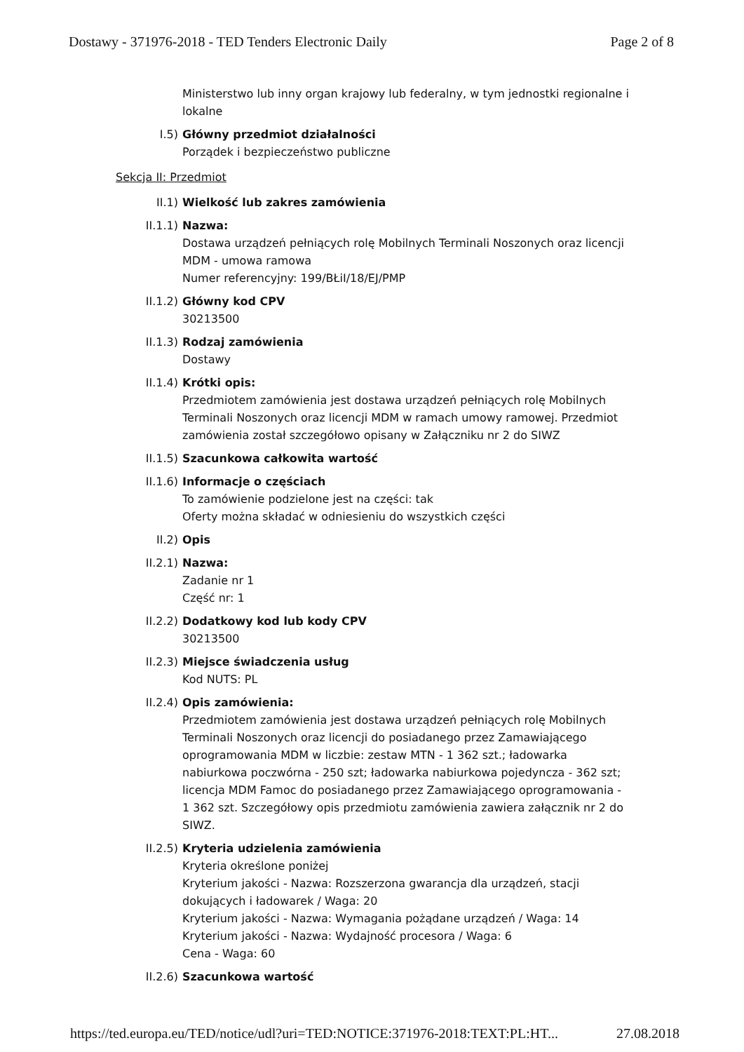Dostawy - 371976-2018 - TED Tenders Electronic Daily Page 2 of 8
Ministerstwo lub inny organ krajowy lub federalny, w tym jednostki regionalne i lokalne
I.5) Główny przedmiot działalności
Porządek i bezpieczeństwo publiczne
Sekcja II: Przedmiot
II.1) Wielkość lub zakres zamówienia
II.1.1) Nazwa:
Dostawa urządzeń pełniących rolę Mobilnych Terminali Noszonych oraz licencji MDM - umowa ramowa
Numer referencyjny: 199/BŁiI/18/EJ/PMP
II.1.2) Główny kod CPV
30213500
II.1.3) Rodzaj zamówienia
Dostawy
II.1.4) Krótki opis:
Przedmiotem zamówienia jest dostawa urządzeń pełniących rolę Mobilnych Terminali Noszonych oraz licencji MDM w ramach umowy ramowej. Przedmiot zamówienia został szczegółowo opisany w Załączniku nr 2 do SIWZ
II.1.5) Szacunkowa całkowita wartość
II.1.6) Informacje o częściach
To zamówienie podzielone jest na części: tak
Oferty można składać w odniesieniu do wszystkich części
II.2) Opis
II.2.1) Nazwa:
Zadanie nr 1
Część nr: 1
II.2.2) Dodatkowy kod lub kody CPV
30213500
II.2.3) Miejsce świadczenia usług
Kod NUTS: PL
II.2.4) Opis zamówienia:
Przedmiotem zamówienia jest dostawa urządzeń pełniących rolę Mobilnych Terminali Noszonych oraz licencji do posiadanego przez Zamawiającego oprogramowania MDM w liczbie: zestaw MTN - 1 362 szt.; ładowarka nabiurkowa poczwórna - 250 szt; ładowarka nabiurkowa pojedyncza - 362 szt; licencja MDM Famoc do posiadanego przez Zamawiającego oprogramowania - 1 362 szt. Szczegółowy opis przedmiotu zamówienia zawiera załącznik nr 2 do SIWZ.
II.2.5) Kryteria udzielenia zamówienia
Kryteria określone poniżej
Kryterium jakości - Nazwa: Rozszerzona gwarancja dla urządzeń, stacji dokujących i ładowarek / Waga: 20
Kryterium jakości - Nazwa: Wymagania pożądane urządzeń / Waga: 14
Kryterium jakości - Nazwa: Wydajność procesora / Waga: 6
Cena - Waga: 60
II.2.6) Szacunkowa wartość
https://ted.europa.eu/TED/notice/udl?uri=TED:NOTICE:371976-2018:TEXT:PL:HT... 27.08.2018